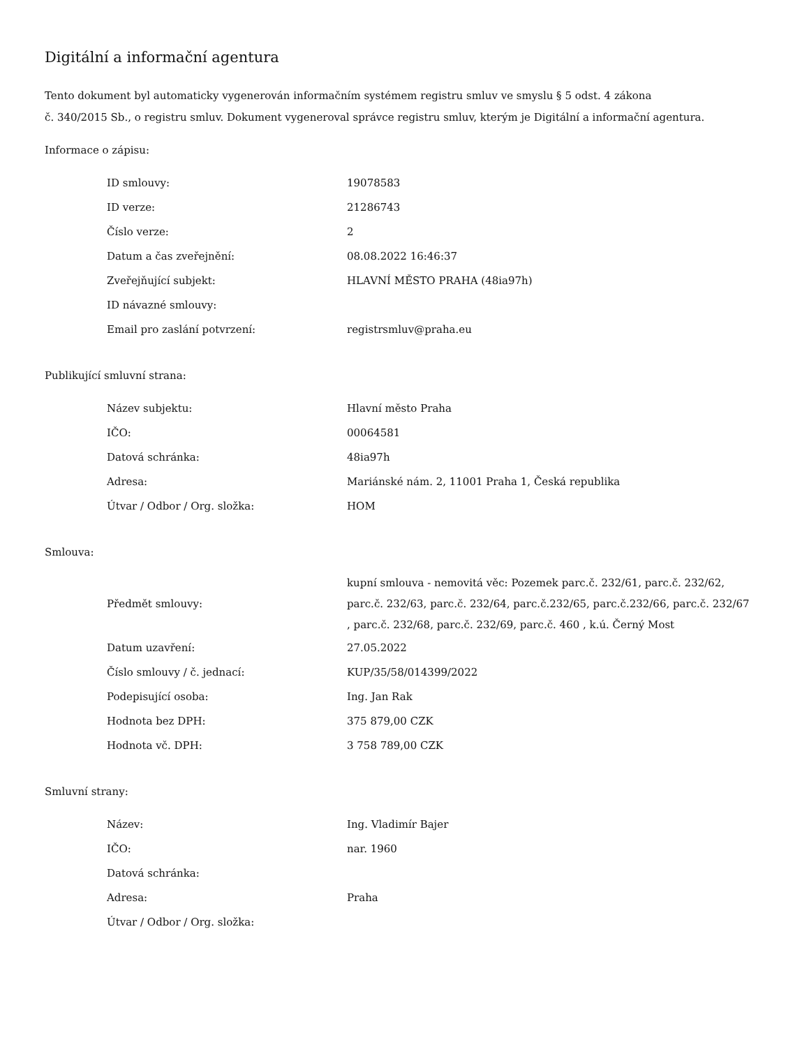Digitální a informační agentura
Tento dokument byl automaticky vygenerován informačním systémem registru smluv ve smyslu § 5 odst. 4 zákona
č. 340/2015 Sb., o registru smluv. Dokument vygeneroval správce registru smluv, kterým je Digitální a informační agentura.
Informace o zápisu:
| ID smlouvy: | 19078583 |
| ID verze: | 21286743 |
| Číslo verze: | 2 |
| Datum a čas zveřejnění: | 08.08.2022 16:46:37 |
| Zveřejňující subjekt: | HLAVNÍ MĚSTO PRAHA (48ia97h) |
| ID návazné smlouvy: | |
| Email pro zaslání potvrzení: | registrsmluv@praha.eu |
Publikující smluvní strana:
| Název subjektu: | Hlavní město Praha |
| IČO: | 00064581 |
| Datová schránka: | 48ia97h |
| Adresa: | Mariánské nám. 2, 11001 Praha 1, Česká republika |
| Útvar / Odbor / Org. složka: | HOM |
Smlouva:
| Předmět smlouvy: | kupní smlouva - nemovitá věc: Pozemek parc.č. 232/61, parc.č. 232/62, parc.č. 232/63, parc.č. 232/64, parc.č.232/65, parc.č.232/66, parc.č. 232/67 , parc.č. 232/68, parc.č. 232/69, parc.č. 460 , k.ú. Černý Most |
| Datum uzavření: | 27.05.2022 |
| Číslo smlouvy / č. jednací: | KUP/35/58/014399/2022 |
| Podepisující osoba: | Ing. Jan Rak |
| Hodnota bez DPH: | 375 879,00 CZK |
| Hodnota vč. DPH: | 3 758 789,00 CZK |
Smluvní strany:
| Název: | Ing. Vladimír Bajer |
| IČO: | nar. 1960 |
| Datová schránka: | |
| Adresa: | Praha |
| Útvar / Odbor / Org. složka: | |